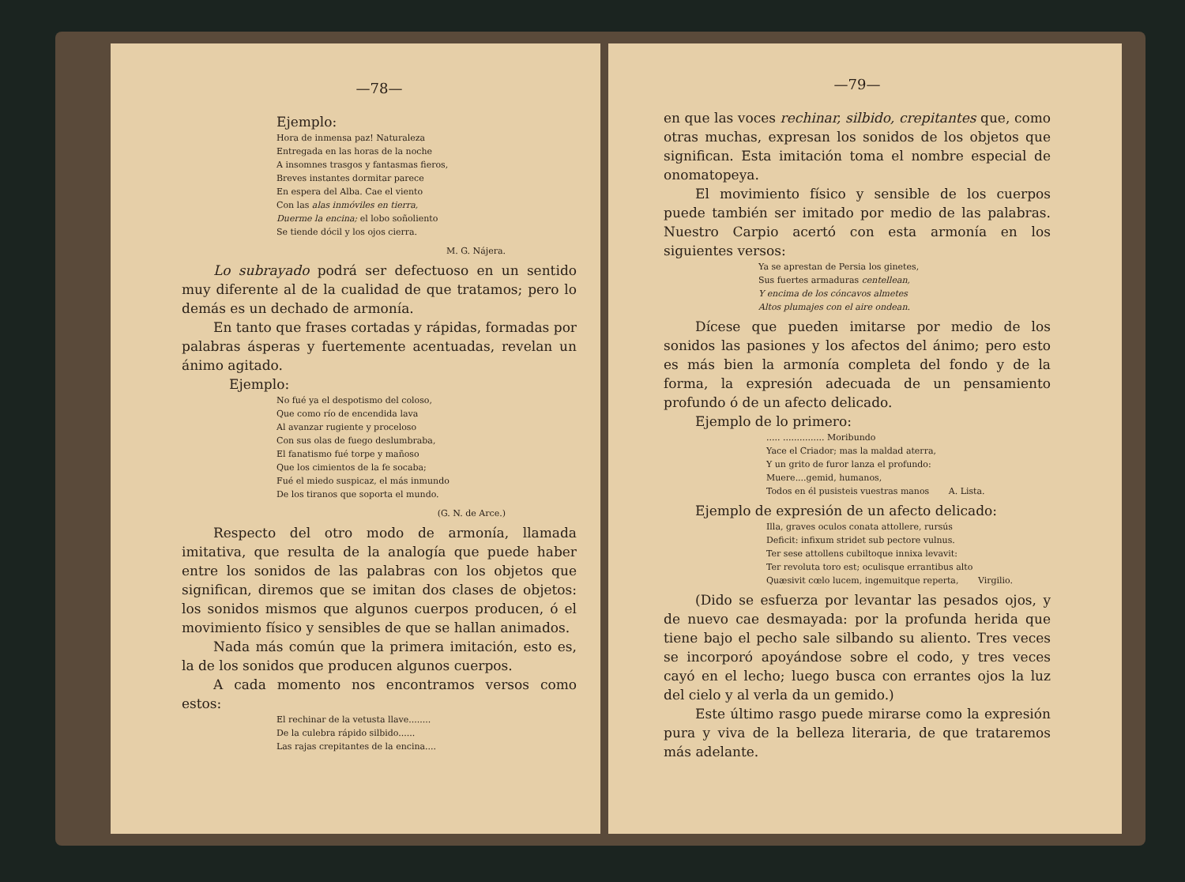—78—
Ejemplo:
Hora de inmensa paz! Naturaleza
Entregada en las horas de la noche
A insomnes trasgos y fantasmas fieros,
Breves instantes dormitar parece
En espera del Alba. Cae el viento
Con las alas inmóviles en tierra,
Duerme la encina; el lobo soñoliento
Se tiende dócil y los ojos cierra.
M. G. Nájera.
Lo subrayado podrá ser defectuoso en un sentido muy diferente al de la cualidad de que tratamos; pero lo demás es un dechado de armonía.
En tanto que frases cortadas y rápidas, formadas por palabras ásperas y fuertemente acentuadas, revelan un ánimo agitado.
Ejemplo:
No fué ya el despotismo del coloso,
Que como río de encendida lava
Al avanzar rugiente y proceloso
Con sus olas de fuego deslumbraba,
El fanatismo fué torpe y mañoso
Que los cimientos de la fe socaba;
Fué el miedo suspicaz, el más inmundo
De los tiranos que soporta el mundo.
(G. N. de Arce.)
Respecto del otro modo de armonía, llamada imitativa, que resulta de la analogía que puede haber entre los sonidos de las palabras con los objetos que significan, diremos que se imitan dos clases de objetos: los sonidos mismos que algunos cuerpos producen, ó el movimiento físico y sensibles de que se hallan animados.
Nada más común que la primera imitación, esto es, la de los sonidos que producen algunos cuerpos.
A cada momento nos encontramos versos como estos:
El rechinar de la vetusta llave........
De la culebra rápido silbido......
Las rajas crepitantes de la encina....
—79—
en que las voces rechinar, silbido, crepitantes que, como otras muchas, expresan los sonidos de los objetos que significan. Esta imitación toma el nombre especial de onomatopeya.
El movimiento físico y sensible de los cuerpos puede también ser imitado por medio de las palabras. Nuestro Carpio acertó con esta armonía en los siguientes versos:
Ya se aprestan de Persia los ginetes,
Sus fuertes armaduras centellean,
Y encima de los cóncavos almetes
Altos plumajes con el aire ondean.
Dícese que pueden imitarse por medio de los sonidos las pasiones y los afectos del ánimo; pero esto es más bien la armonía completa del fondo y de la forma, la expresión adecuada de un pensamiento profundo ó de un afecto delicado.
Ejemplo de lo primero:
..... ............... Moribundo
Yace el Criador; mas la maldad aterra,
Y un grito de furor lanza el profundo:
Muere....gemid, humanos,
Todos en él pusisteis vuestras manos A. Lista.
Ejemplo de expresión de un afecto delicado:
Illa, graves oculos conata attollere, rursús
Deficit: infixum stridet sub pectore vulnus.
Ter sese attollens cubiltoque innixa levavit:
Ter revoluta toro est; oculisque errantibus alto
Quæsivit cœlo lucem, ingemuitque reperta, Virgilio.
(Dido se esfuerza por levantar las pesados ojos, y de nuevo cae desmayada: por la profunda herida que tiene bajo el pecho sale silbando su aliento. Tres veces se incorporó apoyándose sobre el codo, y tres veces cayó en el lecho; luego busca con errantes ojos la luz del cielo y al verla da un gemido.)
Este último rasgo puede mirarse como la expresión pura y viva de la belleza literaria, de que trataremos más adelante.